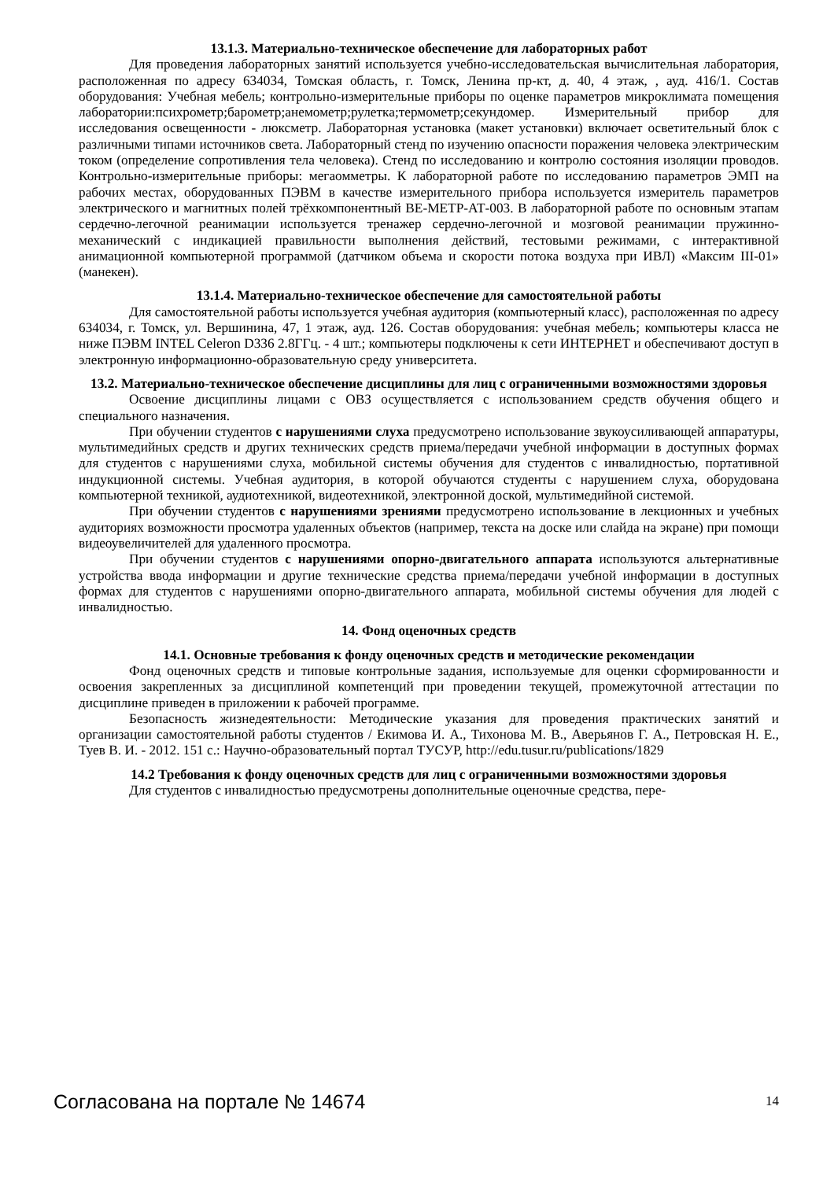13.1.3. Материально-техническое обеспечение для лабораторных работ
Для проведения лабораторных занятий используется учебно-исследовательская вычислительная лаборатория, расположенная по адресу 634034, Томская область, г. Томск, Ленина пр-кт, д. 40, 4 этаж, , ауд. 416/1. Состав оборудования: Учебная мебель; контрольно-измерительные приборы по оценке параметров микроклимата помещения лаборатории:психрометр;барометр;анемометр;рулетка;термометр;секундомер. Измерительный прибор для исследования освещенности - люксметр. Лабораторная установка (макет установки) включает осветительный блок с различными типами источников света. Лабораторный стенд по изучению опасности поражения человека электрическим током (определение сопротивления тела человека). Стенд по исследованию и контролю состояния изоляции проводов. Контрольно-измерительные приборы: мегаомметры. К лабораторной работе по исследованию параметров ЭМП на рабочих местах, оборудованных ПЭВМ в качестве измерительного прибора используется измеритель параметров электрического и магнитных полей трёхкомпонентный ВЕ-МЕТР-АТ-003. В лабораторной работе по основным этапам сердечно-легочной реанимации используется тренажер сердечно-легочной и мозговой реанимации пружинно-механический с индикацией правильности выполнения действий, тестовыми режимами, с интерактивной анимационной компьютерной программой (датчиком объема и скорости потока воздуха при ИВЛ) «Максим III-01» (манекен).
13.1.4. Материально-техническое обеспечение для самостоятельной работы
Для самостоятельной работы используется учебная аудитория (компьютерный класс), расположенная по адресу 634034, г. Томск, ул. Вершинина, 47, 1 этаж, ауд. 126. Состав оборудования: учебная мебель; компьютеры класса не ниже ПЭВМ INTEL Celeron D336 2.8ГГц. - 4 шт.; компьютеры подключены к сети ИНТЕРНЕТ и обеспечивают доступ в электронную информационно-образовательную среду университета.
13.2. Материально-техническое обеспечение дисциплины для лиц с ограниченными возможностями здоровья
Освоение дисциплины лицами с ОВЗ осуществляется с использованием средств обучения общего и специального назначения.
При обучении студентов с нарушениями слуха предусмотрено использование звукоусиливающей аппаратуры, мультимедийных средств и других технических средств приема/передачи учебной информации в доступных формах для студентов с нарушениями слуха, мобильной системы обучения для студентов с инвалидностью, портативной индукционной системы. Учебная аудитория, в которой обучаются студенты с нарушением слуха, оборудована компьютерной техникой, аудиотехникой, видеотехникой, электронной доской, мультимедийной системой.
При обучении студентов с нарушениями зрениями предусмотрено использование в лекционных и учебных аудиториях возможности просмотра удаленных объектов (например, текста на доске или слайда на экране) при помощи видеоувеличителей для удаленного просмотра.
При обучении студентов с нарушениями опорно-двигательного аппарата используются альтернативные устройства ввода информации и другие технические средства приема/передачи учебной информации в доступных формах для студентов с нарушениями опорно-двигательного аппарата, мобильной системы обучения для людей с инвалидностью.
14. Фонд оценочных средств
14.1. Основные требования к фонду оценочных средств и методические рекомендации
Фонд оценочных средств и типовые контрольные задания, используемые для оценки сформированности и освоения закрепленных за дисциплиной компетенций при проведении текущей, промежуточной аттестации по дисциплине приведен в приложении к рабочей программе.
Безопасность жизнедеятельности: Методические указания для проведения практических занятий и организации самостоятельной работы студентов / Екимова И. А., Тихонова М. В., Аверьянов Г. А., Петровская Н. Е., Туев В. И. - 2012. 151 с.: Научно-образовательный портал ТУСУР, http://edu.tusur.ru/publications/1829
14.2 Требования к фонду оценочных средств для лиц с ограниченными возможностями здоровья
Для студентов с инвалидностью предусмотрены дополнительные оценочные средства, пере-
Согласована на портале № 14674 14